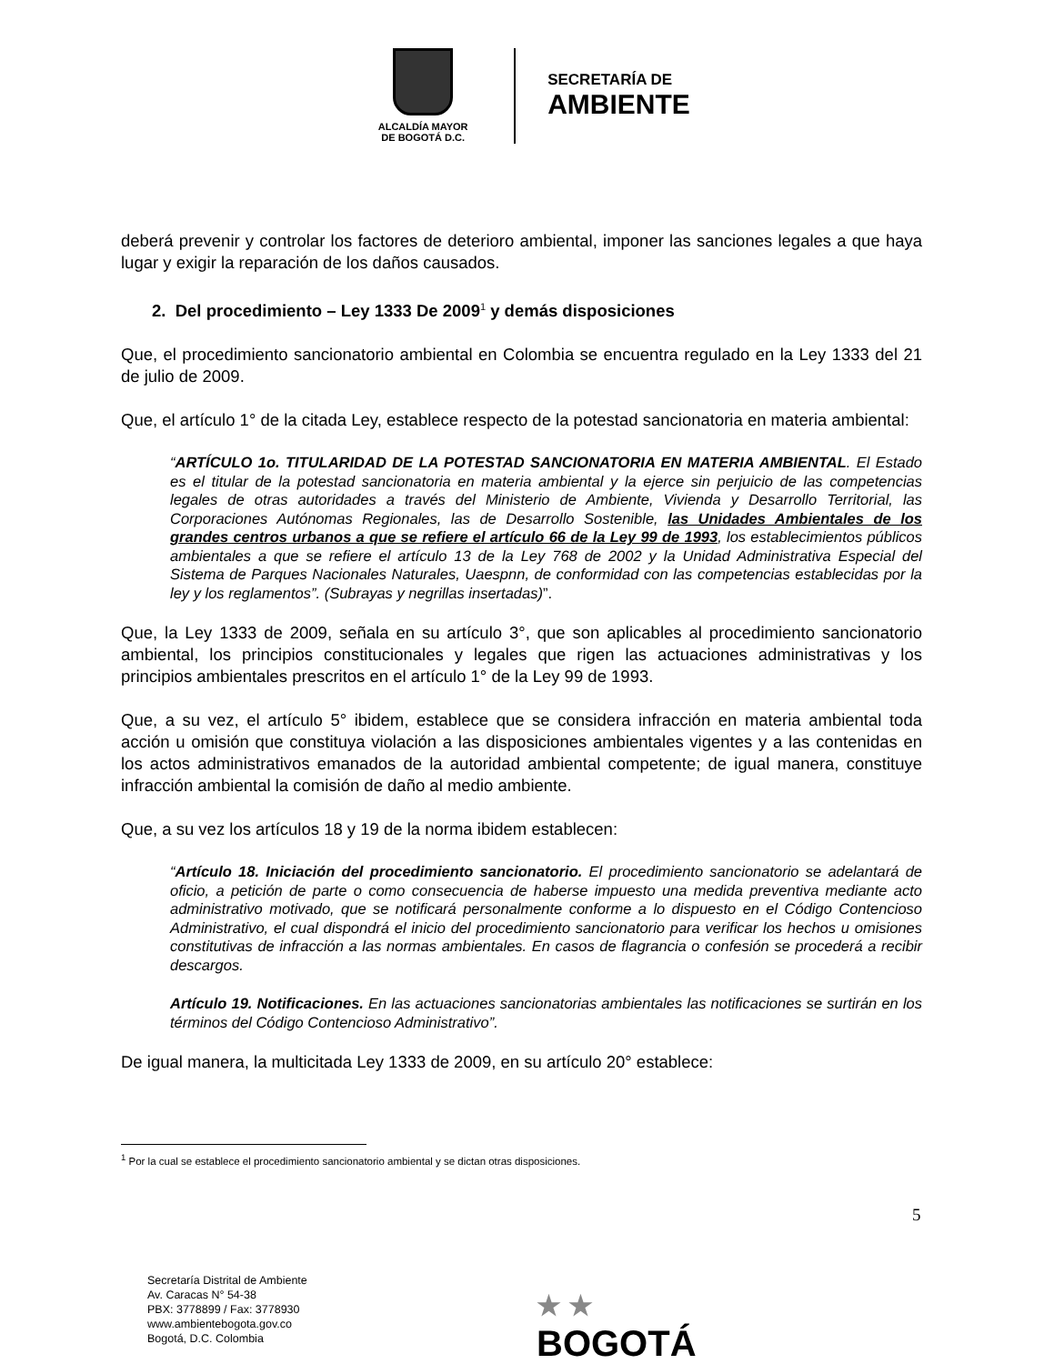ALCALDÍA MAYOR
DE BOGOTÁ D.C.
SECRETARÍA DE
AMBIENTE
deberá prevenir y controlar los factores de deterioro ambiental, imponer las sanciones legales a que haya lugar y exigir la reparación de los daños causados.
2. Del procedimiento – Ley 1333 De 2009<sup>1</sup> y demás disposiciones
Que, el procedimiento sancionatorio ambiental en Colombia se encuentra regulado en la Ley 1333 del 21 de julio de 2009.
Que, el artículo 1° de la citada Ley, establece respecto de la potestad sancionatoria en materia ambiental:
“ARTÍCULO 1o. TITULARIDAD DE LA POTESTAD SANCIONATORIA EN MATERIA AMBIENTAL. El Estado es el titular de la potestad sancionatoria en materia ambiental y la ejerce sin perjuicio de las competencias legales de otras autoridades a través del Ministerio de Ambiente, Vivienda y Desarrollo Territorial, las Corporaciones Autónomas Regionales, las de Desarrollo Sostenible, las Unidades Ambientales de los grandes centros urbanos a que se refiere el artículo 66 de la Ley 99 de 1993, los establecimientos públicos ambientales a que se refiere el artículo 13 de la Ley 768 de 2002 y la Unidad Administrativa Especial del Sistema de Parques Nacionales Naturales, Uaespnn, de conformidad con las competencias establecidas por la ley y los reglamentos”. (Subrayas y negrillas insertadas)”.
Que, la Ley 1333 de 2009, señala en su artículo 3°, que son aplicables al procedimiento sancionatorio ambiental, los principios constitucionales y legales que rigen las actuaciones administrativas y los principios ambientales prescritos en el artículo 1° de la Ley 99 de 1993.
Que, a su vez, el artículo 5° ibidem, establece que se considera infracción en materia ambiental toda acción u omisión que constituya violación a las disposiciones ambientales vigentes y a las contenidas en los actos administrativos emanados de la autoridad ambiental competente; de igual manera, constituye infracción ambiental la comisión de daño al medio ambiente.
Que, a su vez los artículos 18 y 19 de la norma ibidem establecen:
“Artículo 18. Iniciación del procedimiento sancionatorio. El procedimiento sancionatorio se adelantará de oficio, a petición de parte o como consecuencia de haberse impuesto una medida preventiva mediante acto administrativo motivado, que se notificará personalmente conforme a lo dispuesto en el Código Contencioso Administrativo, el cual dispondrá el inicio del procedimiento sancionatorio para verificar los hechos u omisiones constitutivas de infracción a las normas ambientales. En casos de flagrancia o confesión se procederá a recibir descargos.
Artículo 19. Notificaciones. En las actuaciones sancionatorias ambientales las notificaciones se surtirán en los términos del Código Contencioso Administrativo”.
De igual manera, la multicitada Ley 1333 de 2009, en su artículo 20° establece:
<sup>1</sup> Por la cual se establece el procedimiento sancionatorio ambiental y se dictan otras disposiciones.
5
Secretaría Distrital de Ambiente
Av. Caracas N° 54-38
PBX: 3778899 / Fax: 3778930
www.ambientebogota.gov.co
Bogotá, D.C. Colombia
★ ★
BOGOTÁ